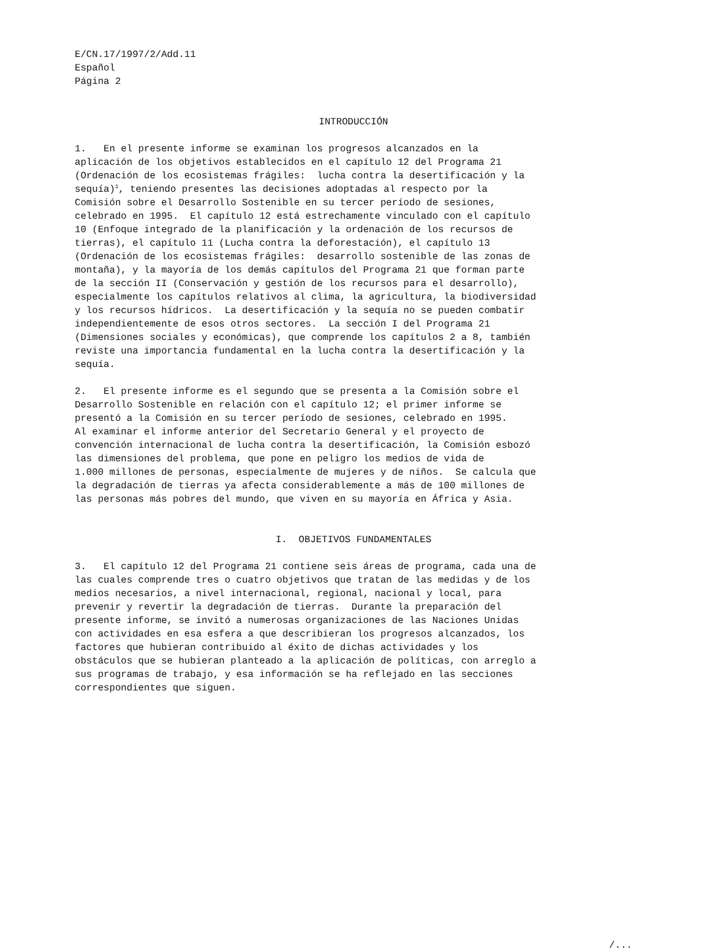E/CN.17/1997/2/Add.11 Español Página 2
INTRODUCCIÓN
1. En el presente informe se examinan los progresos alcanzados en la aplicación de los objetivos establecidos en el capítulo 12 del Programa 21 (Ordenación de los ecosistemas frágiles: lucha contra la desertificación y la sequía)<sup>1</sup>, teniendo presentes las decisiones adoptadas al respecto por la Comisión sobre el Desarrollo Sostenible en su tercer período de sesiones, celebrado en 1995. El capítulo 12 está estrechamente vinculado con el capítulo 10 (Enfoque integrado de la planificación y la ordenación de los recursos de tierras), el capítulo 11 (Lucha contra la deforestación), el capítulo 13 (Ordenación de los ecosistemas frágiles: desarrollo sostenible de las zonas de montaña), y la mayoría de los demás capítulos del Programa 21 que forman parte de la sección II (Conservación y gestión de los recursos para el desarrollo), especialmente los capítulos relativos al clima, la agricultura, la biodiversidad y los recursos hídricos. La desertificación y la sequía no se pueden combatir independientemente de esos otros sectores. La sección I del Programa 21 (Dimensiones sociales y económicas), que comprende los capítulos 2 a 8, también reviste una importancia fundamental en la lucha contra la desertificación y la sequía.
2. El presente informe es el segundo que se presenta a la Comisión sobre el Desarrollo Sostenible en relación con el capítulo 12; el primer informe se presentó a la Comisión en su tercer período de sesiones, celebrado en 1995. Al examinar el informe anterior del Secretario General y el proyecto de convención internacional de lucha contra la desertificación, la Comisión esbozó las dimensiones del problema, que pone en peligro los medios de vida de 1.000 millones de personas, especialmente de mujeres y de niños. Se calcula que la degradación de tierras ya afecta considerablemente a más de 100 millones de las personas más pobres del mundo, que viven en su mayoría en África y Asia.
I. OBJETIVOS FUNDAMENTALES
3. El capítulo 12 del Programa 21 contiene seis áreas de programa, cada una de las cuales comprende tres o cuatro objetivos que tratan de las medidas y de los medios necesarios, a nivel internacional, regional, nacional y local, para prevenir y revertir la degradación de tierras. Durante la preparación del presente informe, se invitó a numerosas organizaciones de las Naciones Unidas con actividades en esa esfera a que describieran los progresos alcanzados, los factores que hubieran contribuido al éxito de dichas actividades y los obstáculos que se hubieran planteado a la aplicación de políticas, con arreglo a sus programas de trabajo, y esa información se ha reflejado en las secciones correspondientes que siguen.
/...